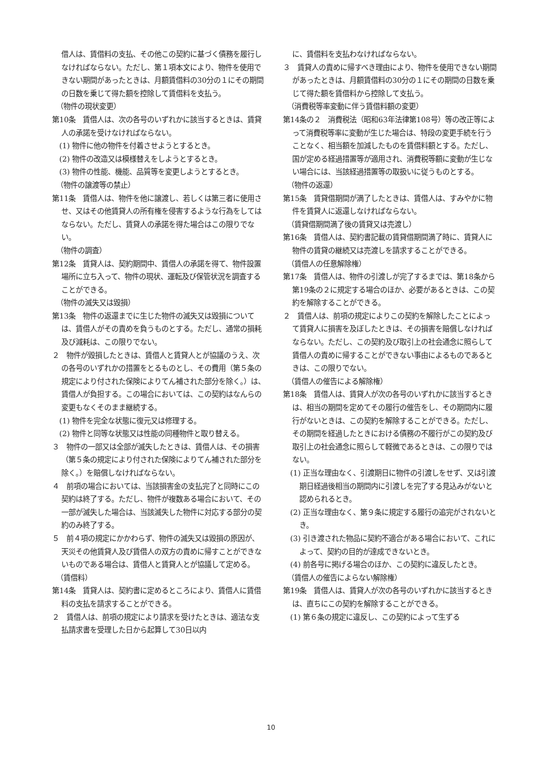借人は、賃借料の支払、その他この契約に基づく債務を履行しなければならない。ただし、第１項本文により、物件を使用できない期間があったときは、月額賃借料の30分の１にその期間の日数を乗じて得た額を控除して賃借料を支払う。
（物件の現状変更）
第10条　賃借人は、次の各号のいずれかに該当するときは、賃貸人の承諾を受けなければならない。
(1) 物件に他の物件を付着させようとするとき。
(2) 物件の改造又は模様替えをしようとするとき。
(3) 物件の性能、機能、品質等を変更しようとするとき。
（物件の譲渡等の禁止）
第11条　賃借人は、物件を他に譲渡し、若しくは第三者に使用させ、又はその他賃貸人の所有権を侵害するような行為をしてはならない。ただし、賃貸人の承諾を得た場合はこの限りでない。
（物件の調査）
第12条　賃貸人は、契約期間中、賃借人の承諾を得て、物件設置場所に立ち入って、物件の現状、運転及び保管状況を調査することができる。
（物件の滅失又は毀損）
第13条　物件の返還までに生じた物件の滅失又は毀損については、賃借人がその責めを負うものとする。ただし、通常の損耗及び減耗は、この限りでない。
２　物件が毀損したときは、賃借人と賃貸人とが協議のうえ、次の各号のいずれかの措置をとるものとし、その費用（第５条の規定により付された保険によりてん補された部分を除く。）は、賃借人が負担する。この場合においては、この契約はなんらの変更もなくそのまま継続する。
(1) 物件を完全な状態に復元又は修理する。
(2) 物件と同等な状態又は性能の同種物件と取り替える。
３　物件の一部又は全部が滅失したときは、賃借人は、その損害（第５条の規定により付された保険によりてん補された部分を除く。）を賠償しなければならない。
４　前項の場合においては、当該損害金の支払完了と同時にこの契約は終了する。ただし、物件が複数ある場合において、その一部が滅失した場合は、当該滅失した物件に対応する部分の契約のみ終了する。
５　前４項の規定にかかわらず、物件の滅失又は毀損の原因が、天災その他賃貸人及び賃借人の双方の責めに帰すことができないものである場合は、賃借人と賃貸人とが協議して定める。
（賃借料）
第14条　賃貸人は、契約書に定めるところにより、賃借人に賃借料の支払を請求することができる。
２　賃借人は、前項の規定により請求を受けたときは、適法な支払請求書を受理した日から起算して30日以内
に、賃借料を支払わなければならない。
３　賃貸人の責めに帰すべき理由により、物件を使用できない期間があったときは、月額賃借料の30分の１にその期間の日数を乗じて得た額を賃借料から控除して支払う。
（消費税等率変動に伴う賃借料額の変更）
第14条の２　消費税法（昭和63年法律第108号）等の改正等によって消費税等率に変動が生じた場合は、特段の変更手続を行うことなく、相当額を加減したものを賃借料額とする。ただし、国が定める経過措置等が適用され、消費税等額に変動が生じない場合には、当該経過措置等の取扱いに従うものとする。
（物件の返還）
第15条　賃貸借期間が満了したときは、賃借人は、すみやかに物件を賃貸人に返還しなければならない。
（賃貸借期間満了後の賃貸又は売渡し）
第16条　賃借人は、契約書記載の賃貸借期間満了時に、賃貸人に物件の賃貸の継続又は売渡しを請求することができる。
（賃借人の任意解除権）
第17条　賃借人は、物件の引渡しが完了するまでは、第18条から第19条の２に規定する場合のほか、必要があるときは、この契約を解除することができる。
２　賃借人は、前項の規定によりこの契約を解除したことによって賃貸人に損害を及ぼしたときは、その損害を賠償しなければならない。ただし、この契約及び取引上の社会通念に照らして賃借人の責めに帰することができない事由によるものであるときは、この限りでない。
（賃借人の催告による解除権）
第18条　賃借人は、賃貸人が次の各号のいずれかに該当するときは、相当の期間を定めてその履行の催告をし、その期間内に履行がないときは、この契約を解除することができる。ただし、その期間を経過したときにおける債務の不履行がこの契約及び取引上の社会通念に照らして軽微であるときは、この限りではない。
(1) 正当な理由なく、引渡期日に物件の引渡しをせず、又は引渡期日経過後相当の期間内に引渡しを完了する見込みがないと認められるとき。
(2) 正当な理由なく、第９条に規定する履行の追完がされないとき。
(3) 引き渡された物品に契約不適合がある場合において、これによって、契約の目的が達成できないとき。
(4) 前各号に掲げる場合のほか、この契約に違反したとき。
（賃借人の催告によらない解除権）
第19条　賃借人は、賃貸人が次の各号のいずれかに該当するときは、直ちにこの契約を解除することができる。
(1) 第６条の規定に違反し、この契約によって生ずる
10